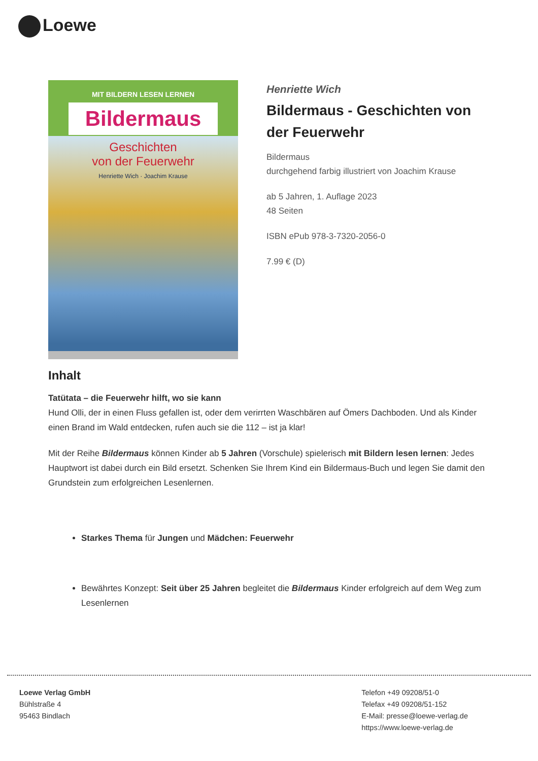Loewe
MIT BILDERN LESEN LERNEN
Bildermaus
Geschichten
von der Feuerwehr
Henriette Wich · Joachim Krause
Henriette Wich
Bildermaus - Geschichten von der Feuerwehr
Bildermaus
durchgehend farbig illustriert von Joachim Krause
ab 5 Jahren, 1. Auflage 2023
48 Seiten
ISBN ePub 978-3-7320-2056-0
7.99 € (D)
Inhalt
Tatütata – die Feuerwehr hilft, wo sie kann
Hund Olli, der in einen Fluss gefallen ist, oder dem verirrten Waschbären auf Ömers Dachboden. Und als Kinder einen Brand im Wald entdecken, rufen auch sie die 112 – ist ja klar!
Mit der Reihe Bildermaus können Kinder ab 5 Jahren (Vorschule) spielerisch mit Bildern lesen lernen: Jedes Hauptwort ist dabei durch ein Bild ersetzt. Schenken Sie Ihrem Kind ein Bildermaus-Buch und legen Sie damit den Grundstein zum erfolgreichen Lesenlernen.
Starkes Thema für Jungen und Mädchen: Feuerwehr
Bewährtes Konzept: Seit über 25 Jahren begleitet die Bildermaus Kinder erfolgreich auf dem Weg zum Lesenlernen
Loewe Verlag GmbH
Bühlstraße 4
95463 Bindlach
Telefon +49 09208/51-0
Telefax +49 09208/51-152
E-Mail: presse@loewe-verlag.de
https://www.loewe-verlag.de